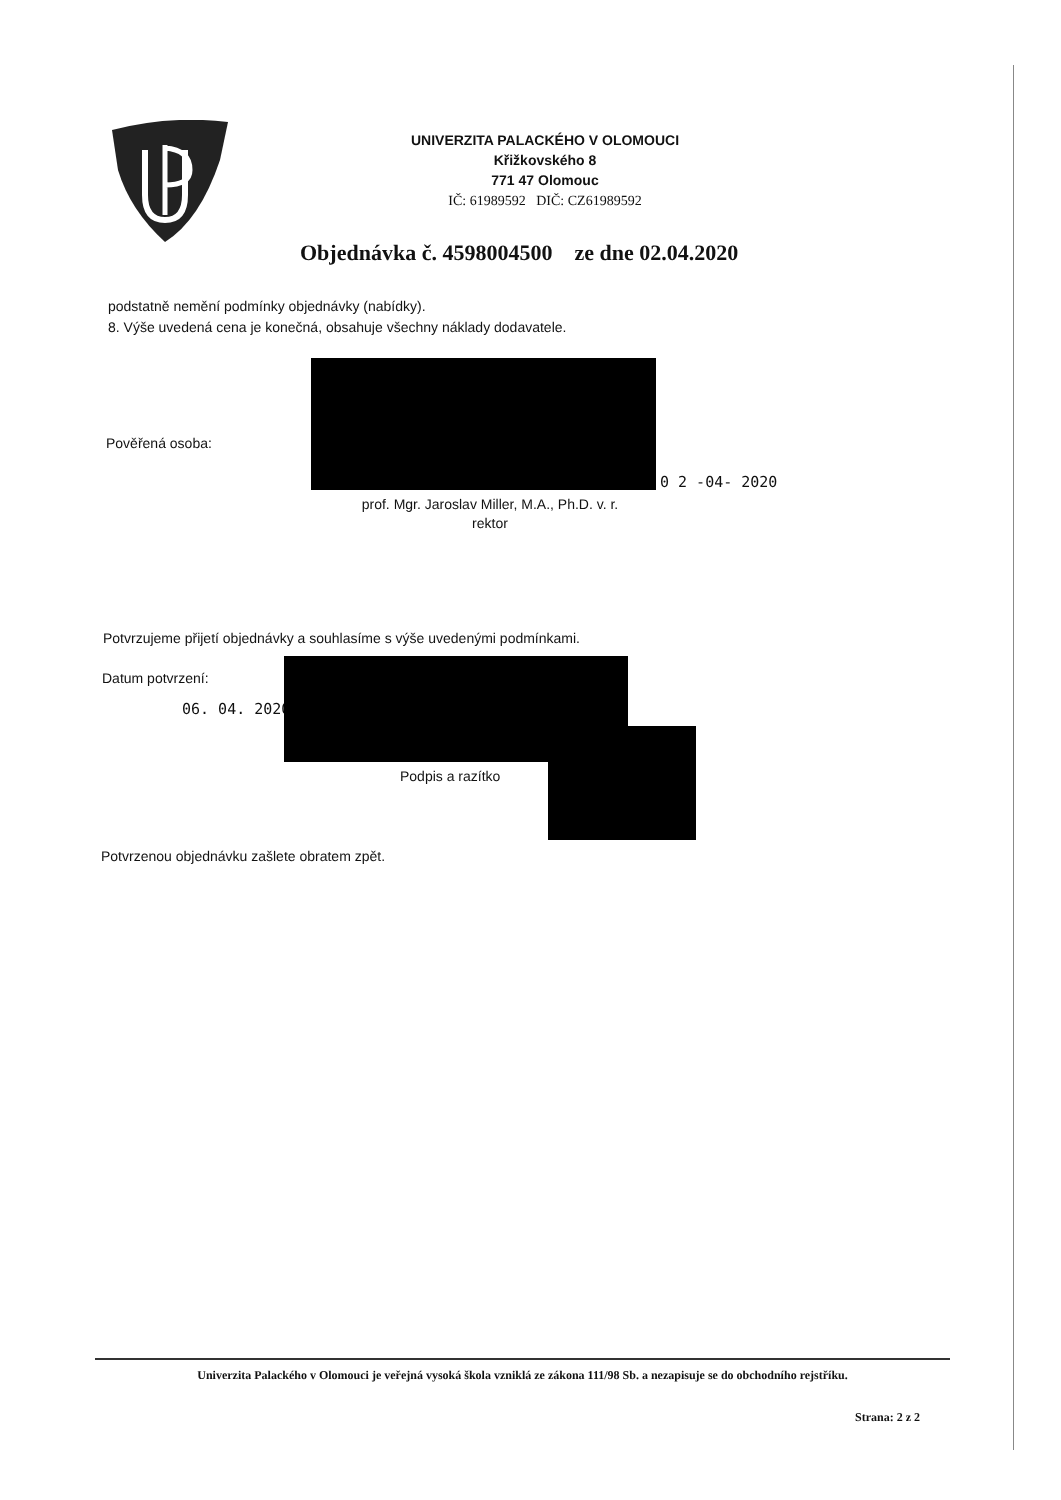UNIVERZITA PALACKÉHO V OLOMOUCI
Křižkovského 8
771 47 Olomouc
IČ: 61989592 DIČ: CZ61989592
Objednávka č. 4598004500 ze dne 02.04.2020
podstatně nemění podmínky objednávky (nabídky).
8. Výše uvedená cena je konečná, obsahuje všechny náklady dodavatele.
Pověřená osoba:
0 2 -04- 2020
prof. Mgr. Jaroslav Miller, M.A., Ph.D. v. r.
rektor
Potvrzujeme přijetí objednávky a souhlasíme s výše uvedenými podmínkami.
Datum potvrzení:
06. 04. 2020
Podpis a razítko
Potvrzenou objednávku zašlete obratem zpět.
Univerzita Palackého v Olomouci je veřejná vysoká škola vzniklá ze zákona 111/98 Sb. a nezapisuje se do obchodního rejstříku.
Strana: 2 z 2